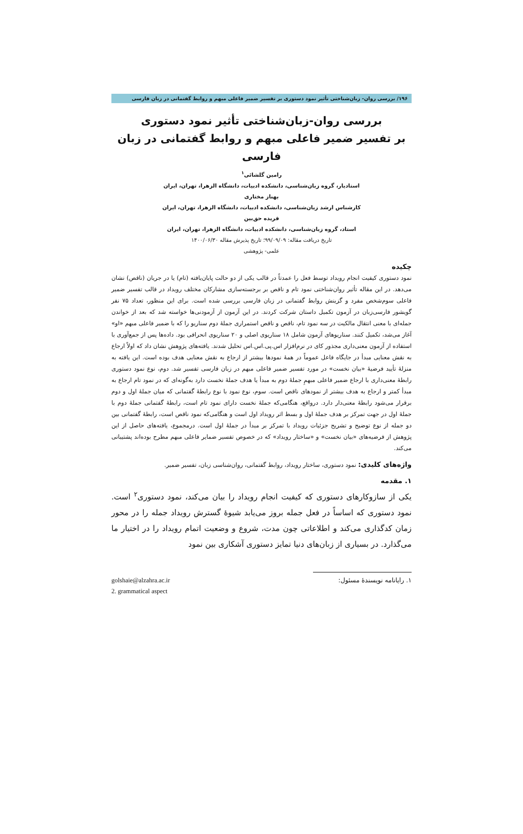۱۹۶/ بررسی روان- زبان‌شناختی تأثیر نمود دستوری بر تفسیر ضمیر فاعلی مبهم و روابط گفتمانی در زبان فارسی
بررسی روان-زبان‌شناختی تأثیر نمود دستوری
بر تفسیر ضمیر فاعلی مبهم و روابط گفتمانی در زبان فارسی
رامین گلشائی<sup>۱</sup>
استادیار، گروه زبان‌شناسی، دانشکده ادبیات، دانشگاه الزهرا، تهران، ایران
بهناز مختاری
کارشناس ارشد زبان‌شناسی، دانشکده ادبیات، دانشگاه الزهرا، تهران، ایران
فریده حق‌بین
استاد، گروه زبان‌شناسی، دانشکده ادبیات، دانشگاه الزهرا، تهران، ایران
تاریخ دریافت مقاله: ۹۹/۰۹/۰۹؛ تاریخ پذیرش مقاله ۱۴۰۰/۰۶/۳۰
علمی- پژوهشی
چکیده
نمود دستوری کیفیت انجام رویداد توسط فعل را عمدتاً در قالب یکی از دو حالت پایان‌یافته (تام) یا در جریان (ناقص) نشان می‌دهد. در این مقاله تأثیر روان‌شناختی نمود تام و ناقص بر برجسته‌سازی مشارکان مختلف رویداد در قالب تفسیر ضمیر فاعلی سوم‌شخص مفرد و گزینش روابط گفتمانی در زبان فارسی بررسی شده است. برای این منظور، تعداد ۷۵ نفر گویشور فارسی‌زبان در آزمون تکمیل داستان شرکت کردند. در این آزمون از آزمودنی‌ها خواسته شد که بعد از خواندن جمله‌ای با معنی انتقال مالکیت در سه نمود تام، ناقص و ناقص استمراری جملهٔ دوم سناریو را که با ضمیر فاعلی مبهم «او» آغاز می‌شد، تکمیل کنند. سناریوهای آزمون شامل ۱۸ سناریوی اصلی و ۲۰ سناریوی انحرافی بود. داده‌ها پس از جمع‌آوری با استفاده از آزمون معنی‌داری مجذور کای در نرم‌افزار اس.پی.اس.اس تحلیل شدند. یافته‌های پژوهش نشان داد که اولاً ارجاع به نقش معنایی مبدأ در جایگاه فاعل عموماً در همهٔ نمودها بیشتر از ارجاع به نقش معنایی هدف بوده است. این یافته به منزلهٔ تأیید فرضیهٔ «بیان نخست» در مورد تفسیر ضمیر فاعلی مبهم در زبان فارسی تفسیر شد. دوم، نوع نمود دستوری رابطهٔ معنی‌داری با ارجاع ضمیر فاعلی مبهمِ جملهٔ دوم به مبدأ یا هدف جملهٔ نخست دارد به‌گونه‌ای که در نمود تام ارجاع به مبدأ کمتر و ارجاع به هدف بیشتر از نمودهای ناقص است. سوم، نوع نمود با نوع رابطهٔ گفتمانی که میان جملهٔ اول و دوم برقرار می‌شود رابطهٔ معنی‌دار دارد. درواقع، هنگامی‌که جملهٔ نخست دارای نمود تام است، رابطهٔ گفتمانی جملهٔ دوم با جملهٔ اول در جهت تمرکز بر هدف جملهٔ اول و بسط اثر رویداد اول است و هنگامی‌که نمود ناقص است، رابطهٔ گفتمانی بین دو جمله از نوع توضیح و تشریح جزئیات رویداد با تمرکز بر مبدأ در جملهٔ اول است. درمجموع، یافته‌های حاصل از این پژوهش از فرضیه‌های «بیان نخست» و «ساختار رویداد» که در خصوص تفسیر ضمایر فاعلی مبهم مطرح بوده‌اند پشتیبانی می‌کند.
واژه‌های کلیدی: نمود دستوری، ساختار رویداد، روابط گفتمانی، روان‌شناسی زبان، تفسیر ضمیر.
۱. مقدمه
یکی از سازوکارهای دستوری که کیفیت انجام رویداد را بیان می‌کند، نمود دستوری<sup>۲</sup> است. نمود دستوری که اساساً در فعل جمله بروز می‌یابد شیوهٔ گسترش رویداد جمله را در محور زمان کدگذاری می‌کند و اطلاعاتی چون مدت، شروع و وضعیت اتمام رویداد را در اختیار ما می‌گذارد. در بسیاری از زبان‌های دنیا تمایز دستوری آشکاری بین نمود
golshaie@alzahra.ac.ir ۱. رایانامه نویسندهٔ مسئول:
2. grammatical aspect